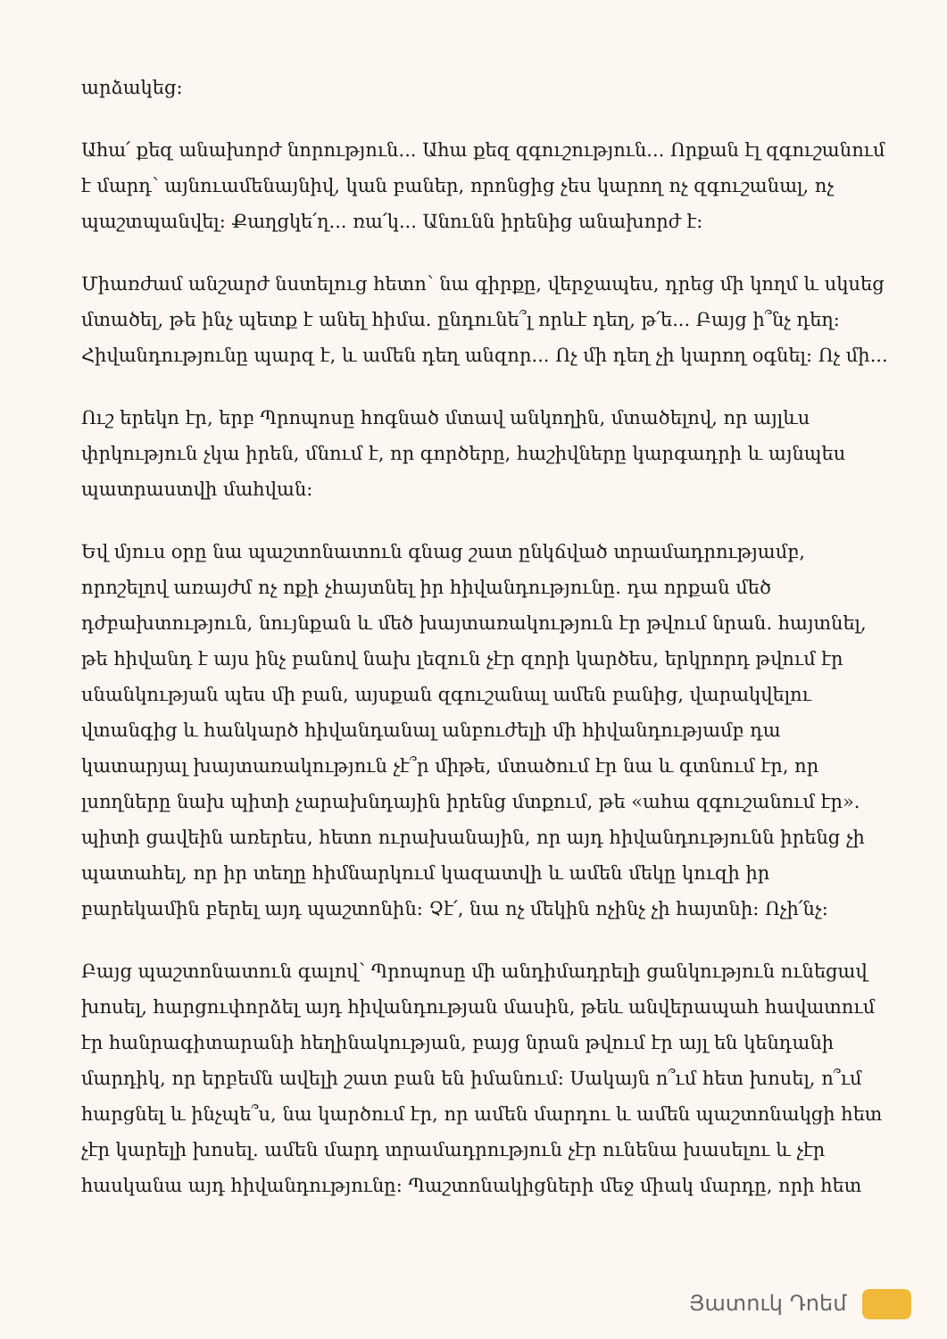արձակեց:
Ահա՛ քեզ անախորժ նորություն... Ահա քեզ զգուշություն... Որքան էլ զգուշանում է մարդ՝ այնուամենայնիվ, կան բաներ, որոնցից չես կարող ոչ զգուշանալ, ոչ պաշտպանվել: Քաղցկե՛ղ... ռա՛կ... Անունն իրենից անախորժ է:
Միառժամ անշարժ նստելուց հետո՝ նա գիրքը, վերջապես, դրեց մի կողմ և սկսեց մտածել, թե ինչ պետք է անել հիմա. ընդունե՞լ որևէ դեղ, թ՛ե... Բայց ի՞նչ դեղ: Հիվանդությունը պարզ է, և ամեն դեղ անզոր... Ոչ մի դեղ չի կարող օգնել: Ոչ մի...
Ուշ երեկո էր, երբ Պրոպոսը հոգնած մտավ անկողին, մտածելով, որ այլևս փրկություն չկա իրեն, մնում է, որ գործերը, հաշիվները կարգադրի և այնպես պատրաստվի մահվան:
Եվ մյուս օրը նա պաշտոնատուն գնաց շատ ընկճված տրամադրությամբ, որոշելով առայժմ ոչ ոքի չհայտնել իր հիվանդությունը. դա որքան մեծ դժբախտություն, նույնքան և մեծ խայտառակություն էր թվում նրան. հայտնել, թե հիվանդ է այս ինչ բանով նախ լեզուն չէր զորի կարծես, երկրորդ թվում էր սնանկության պես մի բան, այսքան զգուշանալ ամեն բանից, վարակվելու վտանգից և հանկարծ հիվանդանալ անբուժելի մի հիվանդությամբ դա կատարյալ խայտառակություն չէ՞ր միթե, մտածում էր նա և գտնում էր, որ լսողները նախ պիտի չարախնդային իրենց մտքում, թե «ահա զգուշանում էր». պիտի ցավեին առերես, հետո ուրախանային, որ այդ հիվանդությունն իրենց չի պատահել, որ իր տեղը հիմնարկում կազատվի և ամեն մեկը կուզի իր բարեկամին բերել այդ պաշտոնին: Չէ՛, նա ոչ մեկին ոչինչ չի հայտնի: Ոչի՛նչ:
Բայց պաշտոնատուն գալով՝ Պրոպոսը մի անդիմադրելի ցանկություն ունեցավ խոսել, հարցուփորձել այդ հիվանդության մասին, թեև անվերապահ հավատում էր հանրագիտարանի հեղինակության, բայց նրան թվում էր այլ են կենդանի մարդիկ, որ երբեմն ավելի շատ բան են իմանում: Սակայն ո՞ւմ հետ խոսել, ո՞ւմ հարցնել և ինչպե՞ս, նա կարծում էր, որ ամեն մարդու և ամեն պաշտոնակցի հետ չէր կարելի խոսել. ամեն մարդ տրամադրություն չէր ունենա խասելու և չէր հասկանա այդ հիվանդությունը: Պաշտոնակիցների մեջ միակ մարդը, որի հետ
Յատուկ Դոեմ